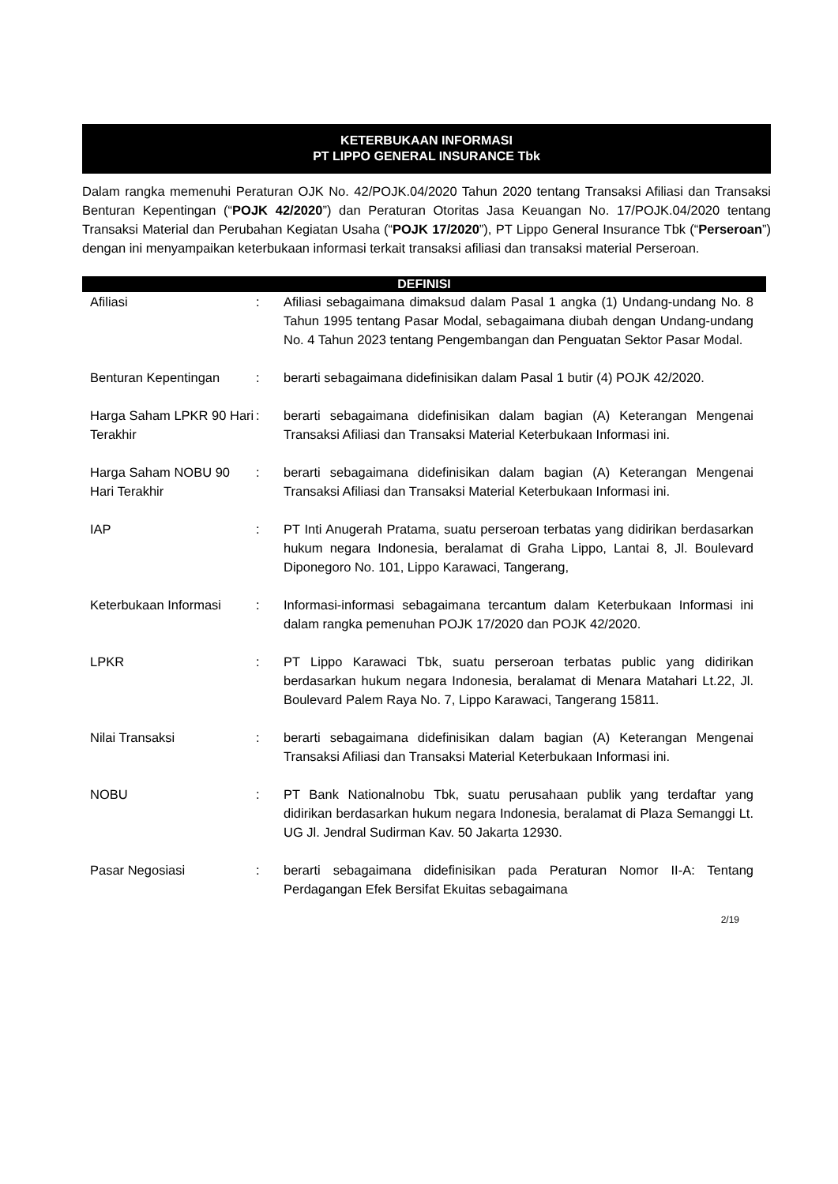KETERBUKAAN INFORMASI
PT LIPPO GENERAL INSURANCE Tbk
Dalam rangka memenuhi Peraturan OJK No. 42/POJK.04/2020 Tahun 2020 tentang Transaksi Afiliasi dan Transaksi Benturan Kepentingan (“POJK 42/2020”) dan Peraturan Otoritas Jasa Keuangan No. 17/POJK.04/2020 tentang Transaksi Material dan Perubahan Kegiatan Usaha (“POJK 17/2020”), PT Lippo General Insurance Tbk (“Perseroan”) dengan ini menyampaikan keterbukaan informasi terkait transaksi afiliasi dan transaksi material Perseroan.
| DEFINISI | | |
| --- | --- | --- |
| Afiliasi | : | Afiliasi sebagaimana dimaksud dalam Pasal 1 angka (1) Undang-undang No. 8 Tahun 1995 tentang Pasar Modal, sebagaimana diubah dengan Undang-undang No. 4 Tahun 2023 tentang Pengembangan dan Penguatan Sektor Pasar Modal. |
| Benturan Kepentingan | : | berarti sebagaimana didefinisikan dalam Pasal 1 butir (4) POJK 42/2020. |
| Harga Saham LPKR 90 Hari Terakhir | : | berarti sebagaimana didefinisikan dalam bagian (A) Keterangan Mengenai Transaksi Afiliasi dan Transaksi Material Keterbukaan Informasi ini. |
| Harga Saham NOBU 90 Hari Terakhir | : | berarti sebagaimana didefinisikan dalam bagian (A) Keterangan Mengenai Transaksi Afiliasi dan Transaksi Material Keterbukaan Informasi ini. |
| IAP | : | PT Inti Anugerah Pratama, suatu perseroan terbatas yang didirikan berdasarkan hukum negara Indonesia, beralamat di Graha Lippo, Lantai 8, Jl. Boulevard Diponegoro No. 101, Lippo Karawaci, Tangerang, |
| Keterbukaan Informasi | : | Informasi-informasi sebagaimana tercantum dalam Keterbukaan Informasi ini dalam rangka pemenuhan POJK 17/2020 dan POJK 42/2020. |
| LPKR | : | PT Lippo Karawaci Tbk, suatu perseroan terbatas public yang didirikan berdasarkan hukum negara Indonesia, beralamat di Menara Matahari Lt.22, Jl. Boulevard Palem Raya No. 7, Lippo Karawaci, Tangerang 15811. |
| Nilai Transaksi | : | berarti sebagaimana didefinisikan dalam bagian (A) Keterangan Mengenai Transaksi Afiliasi dan Transaksi Material Keterbukaan Informasi ini. |
| NOBU | : | PT Bank Nationalnobu Tbk, suatu perusahaan publik yang terdaftar yang didirikan berdasarkan hukum negara Indonesia, beralamat di Plaza Semanggi Lt. UG Jl. Jendral Sudirman Kav. 50 Jakarta 12930. |
| Pasar Negosiasi | : | berarti sebagaimana didefinisikan pada Peraturan Nomor II-A: Tentang Perdagangan Efek Bersifat Ekuitas sebagaimana |
2/19